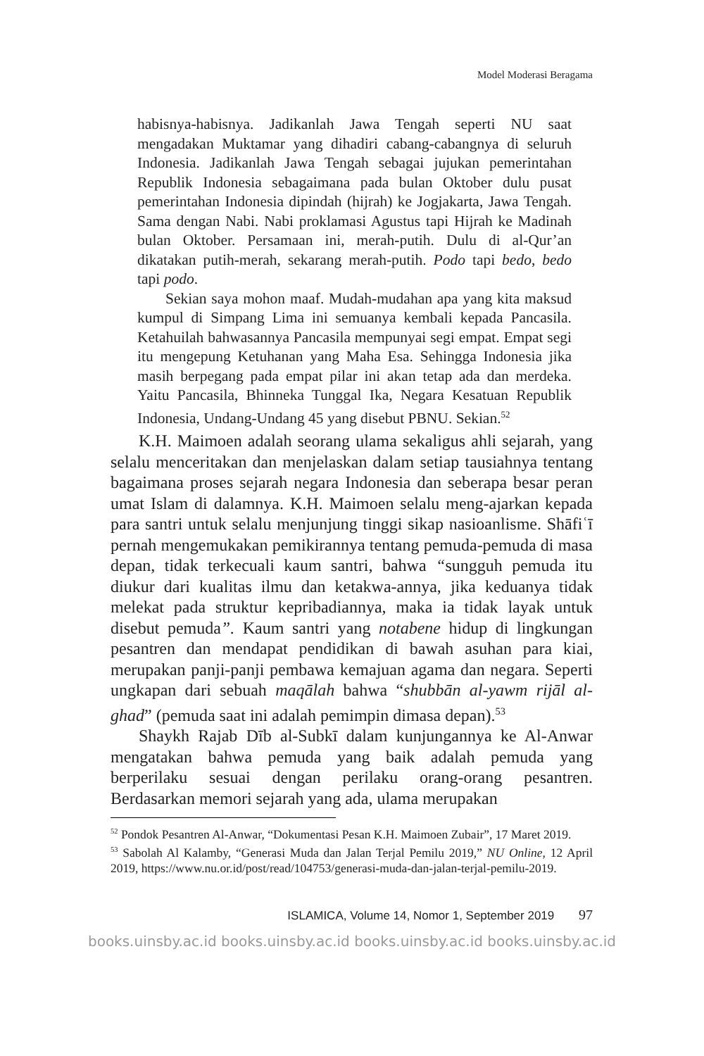Model Moderasi Beragama
habisnya-habisnya. Jadikanlah Jawa Tengah seperti NU saat mengadakan Muktamar yang dihadiri cabang-cabangnya di seluruh Indonesia. Jadikanlah Jawa Tengah sebagai jujukan pemerintahan Republik Indonesia sebagaimana pada bulan Oktober dulu pusat pemerintahan Indonesia dipindah (hijrah) ke Jogjakarta, Jawa Tengah. Sama dengan Nabi. Nabi proklamasi Agustus tapi Hijrah ke Madinah bulan Oktober. Persamaan ini, merah-putih. Dulu di al-Qur’an dikatakan putih-merah, sekarang merah-putih. Podo tapi bedo, bedo tapi podo.
Sekian saya mohon maaf. Mudah-mudahan apa yang kita maksud kumpul di Simpang Lima ini semuanya kembali kepada Pancasila. Ketahuilah bahwasannya Pancasila mempunyai segi empat. Empat segi itu mengepung Ketuhanan yang Maha Esa. Sehingga Indonesia jika masih berpegang pada empat pilar ini akan tetap ada dan merdeka. Yaitu Pancasila, Bhinneka Tunggal Ika, Negara Kesatuan Republik Indonesia, Undang-Undang 45 yang disebut PBNU. Sekian.<sup>52</sup>
K.H. Maimoen adalah seorang ulama sekaligus ahli sejarah, yang selalu menceritakan dan menjelaskan dalam setiap tausiahnya tentang bagaimana proses sejarah negara Indonesia dan seberapa besar peran umat Islam di dalamnya. K.H. Maimoen selalu meng-ajarkan kepada para santri untuk selalu menjunjung tinggi sikap nasioanlisme. Shāfiʿī pernah mengemukakan pemikirannya tentang pemuda-pemuda di masa depan, tidak terkecuali kaum santri, bahwa “sungguh pemuda itu diukur dari kualitas ilmu dan ketakwa-annya, jika keduanya tidak melekat pada struktur kepribadiannya, maka ia tidak layak untuk disebut pemuda”. Kaum santri yang notabene hidup di lingkungan pesantren dan mendapat pendidikan di bawah asuhan para kiai, merupakan panji-panji pembawa kemajuan agama dan negara. Seperti ungkapan dari sebuah maqālah bahwa “shubbān al-yawm rijāl al-ghad” (pemuda saat ini adalah pemimpin dimasa depan).<sup>53</sup>
Shaykh Rajab Dīb al-Subkī dalam kunjungannya ke Al-Anwar mengatakan bahwa pemuda yang baik adalah pemuda yang berperilaku sesuai dengan perilaku orang-orang pesantren. Berdasarkan memori sejarah yang ada, ulama merupakan
<sup>52</sup> Pondok Pesantren Al-Anwar, “Dokumentasi Pesan K.H. Maimoen Zubair”, 17 Maret 2019.
<sup>53</sup> Sabolah Al Kalamby, “Generasi Muda dan Jalan Terjal Pemilu 2019,” NU Online, 12 April 2019, https://www.nu.or.id/post/read/104753/generasi-muda-dan-jalan-terjal-pemilu-2019.
ISLAMICA, Volume 14, Nomor 1, September 2019 97
books.uinsby.ac.id books.uinsby.ac.id books.uinsby.ac.id books.uinsby.ac.id